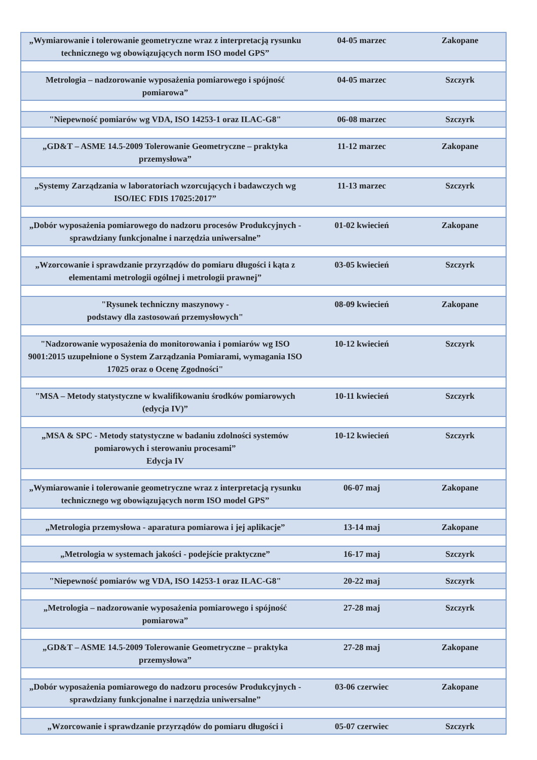| „Wymiarowanie i tolerowanie geometryczne wraz z interpretacją rysunku technicznego wg obowiązujących norm ISO model GPS” | 04-05 marzec | Zakopane |
| Metrologia – nadzorowanie wyposażenia pomiarowego i spójność pomiarowa” | 04-05 marzec | Szczyrk |
| "Niepewność pomiarów wg VDA, ISO 14253-1 oraz ILAC-G8" | 06-08 marzec | Szczyrk |
| „GD&T – ASME 14.5-2009 Tolerowanie Geometryczne – praktyka przemysłowa” | 11-12 marzec | Zakopane |
| „Systemy Zarządzania w laboratoriach wzorcujących i badawczych wg ISO/IEC FDIS 17025:2017” | 11-13 marzec | Szczyrk |
| „Dobór wyposażenia pomiarowego do nadzoru procesów Produkcyjnych - sprawdziany funkcjonalne i narzędzia uniwersalne” | 01-02 kwiecień | Zakopane |
| „Wzorcowanie i sprawdzanie przyrządów do pomiaru długości i kąta z elementami metrologii ogólnej i metrologii prawnej” | 03-05 kwiecień | Szczyrk |
| "Rysunek techniczny maszynowy - podstawy dla zastosowań przemysłowych" | 08-09 kwiecień | Zakopane |
| "Nadzorowanie wyposażenia do monitorowania i pomiarów wg ISO 9001:2015 uzupełnione o System Zarządzania Pomiarami, wymagania ISO 17025 oraz o Ocenę Zgodności" | 10-12 kwiecień | Szczyrk |
| "MSA – Metody statystyczne w kwalifikowaniu środków pomiarowych (edycja IV)” | 10-11 kwiecień | Szczyrk |
| „MSA & SPC - Metody statystyczne w badaniu zdolności systemów pomiarowych i sterowaniu procesami” Edycja IV | 10-12 kwiecień | Szczyrk |
| „Wymiarowanie i tolerowanie geometryczne wraz z interpretacją rysunku technicznego wg obowiązujących norm ISO model GPS” | 06-07 maj | Zakopane |
| „Metrologia przemysłowa - aparatura pomiarowa i jej aplikacje” | 13-14 maj | Zakopane |
| „Metrologia w systemach jakości - podejście praktyczne” | 16-17 maj | Szczyrk |
| "Niepewność pomiarów wg VDA, ISO 14253-1 oraz ILAC-G8" | 20-22 maj | Szczyrk |
| „Metrologia – nadzorowanie wyposażenia pomiarowego i spójność pomiarowa” | 27-28 maj | Szczyrk |
| „GD&T – ASME 14.5-2009 Tolerowanie Geometryczne – praktyka przemysłowa” | 27-28 maj | Zakopane |
| „Dobór wyposażenia pomiarowego do nadzoru procesów Produkcyjnych - sprawdziany funkcjonalne i narzędzia uniwersalne” | 03-06 czerwiec | Zakopane |
| „Wzorcowanie i sprawdzanie przyrządów do pomiaru długości i | 05-07 czerwiec | Szczyrk |